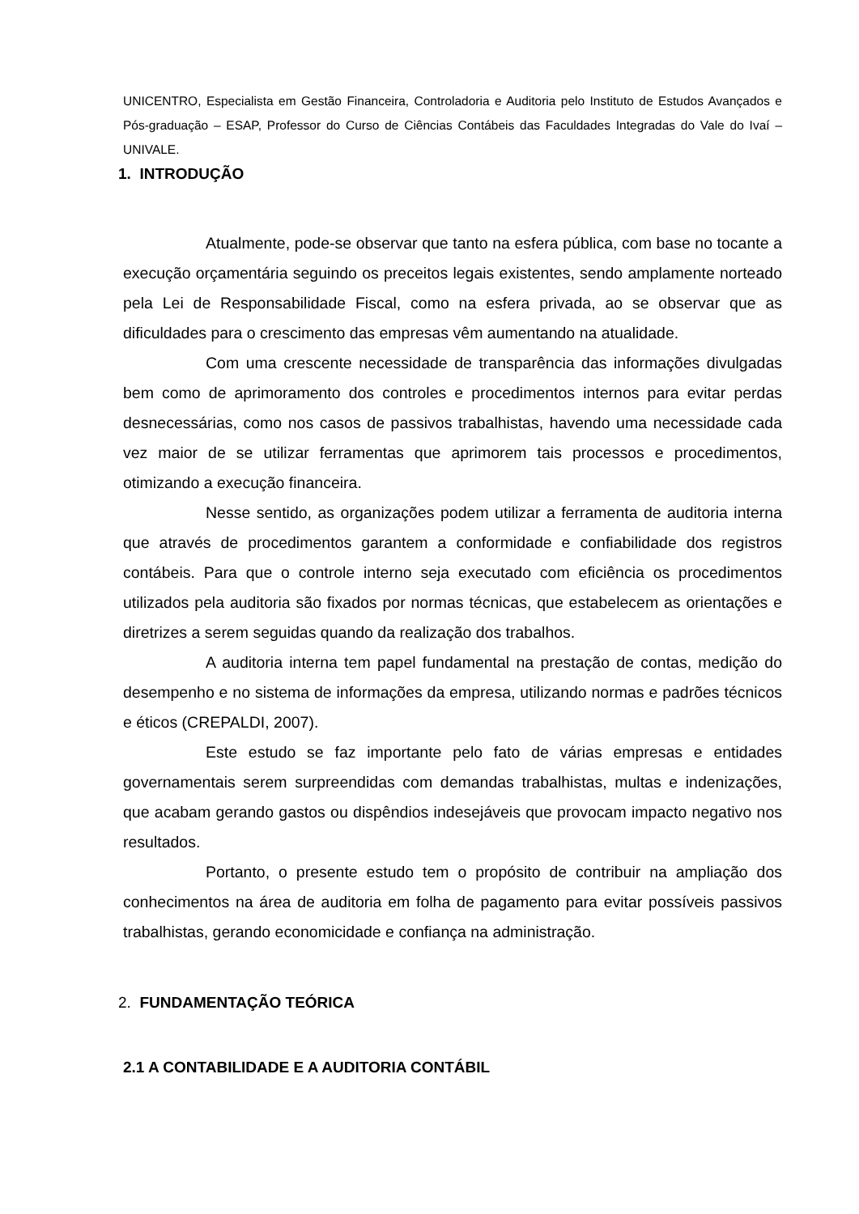UNICENTRO, Especialista em Gestão Financeira, Controladoria e Auditoria pelo Instituto de Estudos Avançados e Pós-graduação – ESAP, Professor do Curso de Ciências Contábeis das Faculdades Integradas do Vale do Ivaí – UNIVALE.
1. INTRODUÇÃO
Atualmente, pode-se observar que tanto na esfera pública, com base no tocante a execução orçamentária seguindo os preceitos legais existentes, sendo amplamente norteado pela Lei de Responsabilidade Fiscal, como na esfera privada, ao se observar que as dificuldades para o crescimento das empresas vêm aumentando na atualidade.
Com uma crescente necessidade de transparência das informações divulgadas bem como de aprimoramento dos controles e procedimentos internos para evitar perdas desnecessárias, como nos casos de passivos trabalhistas, havendo uma necessidade cada vez maior de se utilizar ferramentas que aprimorem tais processos e procedimentos, otimizando a execução financeira.
Nesse sentido, as organizações podem utilizar a ferramenta de auditoria interna que através de procedimentos garantem a conformidade e confiabilidade dos registros contábeis. Para que o controle interno seja executado com eficiência os procedimentos utilizados pela auditoria são fixados por normas técnicas, que estabelecem as orientações e diretrizes a serem seguidas quando da realização dos trabalhos.
A auditoria interna tem papel fundamental na prestação de contas, medição do desempenho e no sistema de informações da empresa, utilizando normas e padrões técnicos e éticos (CREPALDI, 2007).
Este estudo se faz importante pelo fato de várias empresas e entidades governamentais serem surpreendidas com demandas trabalhistas, multas e indenizações, que acabam gerando gastos ou dispêndios indesejáveis que provocam impacto negativo nos resultados.
Portanto, o presente estudo tem o propósito de contribuir na ampliação dos conhecimentos na área de auditoria em folha de pagamento para evitar possíveis passivos trabalhistas, gerando economicidade e confiança na administração.
2. FUNDAMENTAÇÃO TEÓRICA
2.1 A CONTABILIDADE E A AUDITORIA CONTÁBIL